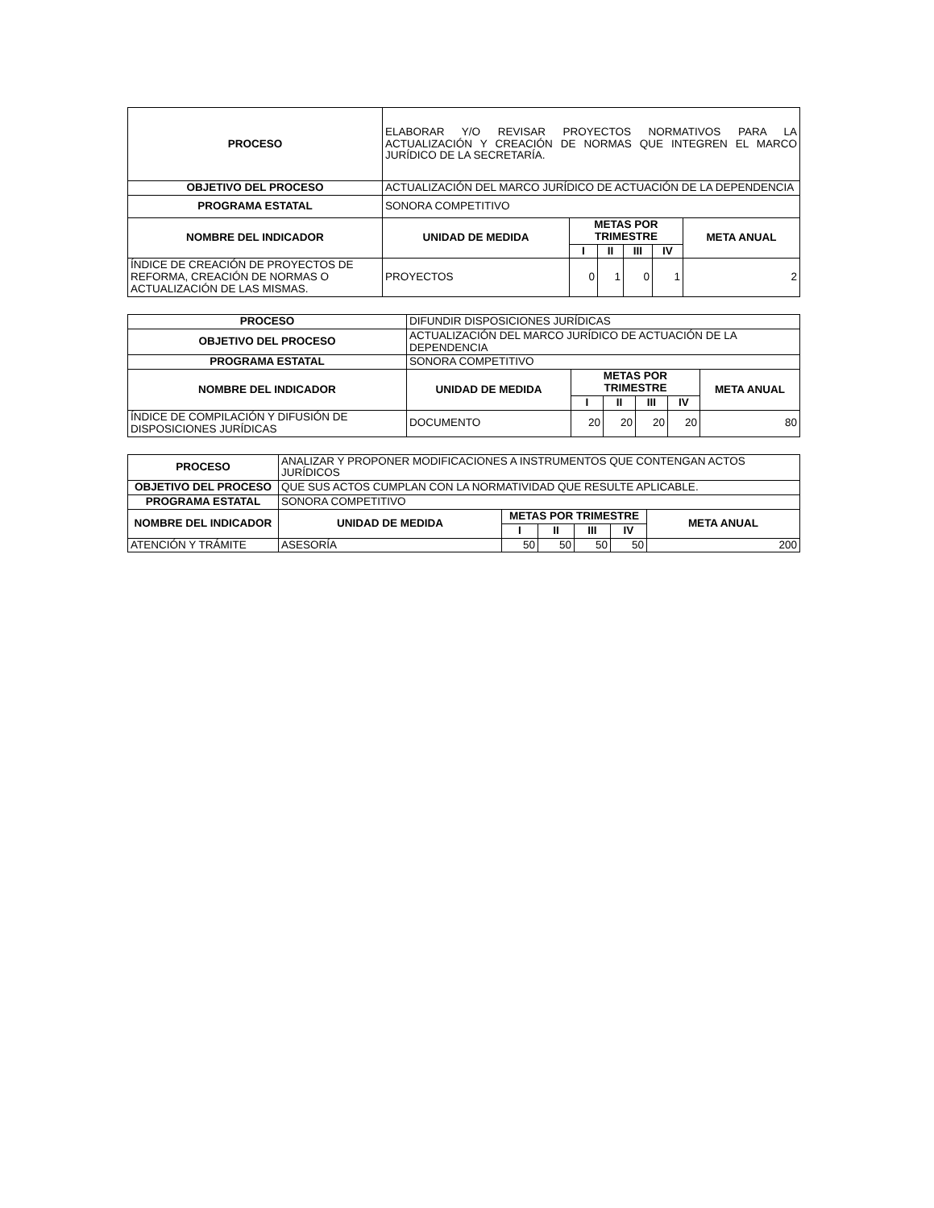| PROCESO | ELABORAR Y/O REVISAR PROYECTOS NORMATIVOS PARA LA ACTUALIZACIÓN Y CREACIÓN DE NORMAS QUE INTEGREN EL MARCO JURÍDICO DE LA SECRETARÍA. | | | | | |
| OBJETIVO DEL PROCESO | ACTUALIZACIÓN DEL MARCO JURÍDICO DE ACTUACIÓN DE LA DEPENDENCIA | | | | | |
| PROGRAMA ESTATAL | SONORA COMPETITIVO | | | | | |
| NOMBRE DEL INDICADOR | UNIDAD DE MEDIDA | METAS POR TRIMESTRE | | | | META ANUAL |
| | | I | II | III | IV | |
| ÍNDICE DE CREACIÓN DE PROYECTOS DE REFORMA, CREACIÓN DE NORMAS O ACTUALIZACIÓN DE LAS MISMAS. | PROYECTOS | 0 | 1 | 0 | 1 | 2 |
| PROCESO | DIFUNDIR DISPOSICIONES JURÍDICAS | | | | | |
| OBJETIVO DEL PROCESO | ACTUALIZACIÓN DEL MARCO JURÍDICO DE ACTUACIÓN DE LA DEPENDENCIA | | | | | |
| PROGRAMA ESTATAL | SONORA COMPETITIVO | | | | | |
| NOMBRE DEL INDICADOR | UNIDAD DE MEDIDA | METAS POR TRIMESTRE | | | | META ANUAL |
| | | I | II | III | IV | |
| ÍNDICE DE COMPILACIÓN Y DIFUSIÓN DE DISPOSICIONES JURÍDICAS | DOCUMENTO | 20 | 20 | 20 | 20 | 80 |
| PROCESO | ANALIZAR Y PROPONER MODIFICACIONES A INSTRUMENTOS QUE CONTENGAN ACTOS JURÍDICOS | | | | | |
| OBJETIVO DEL PROCESO | QUE SUS ACTOS CUMPLAN CON LA NORMATIVIDAD QUE RESULTE APLICABLE. | | | | | |
| PROGRAMA ESTATAL | SONORA COMPETITIVO | | | | | |
| NOMBRE DEL INDICADOR | UNIDAD DE MEDIDA | METAS POR TRIMESTRE | | | | META ANUAL |
| | | I | II | III | IV | |
| ATENCIÓN Y TRÁMITE | ASESORÍA | 50 | 50 | 50 | 50 | 200 |